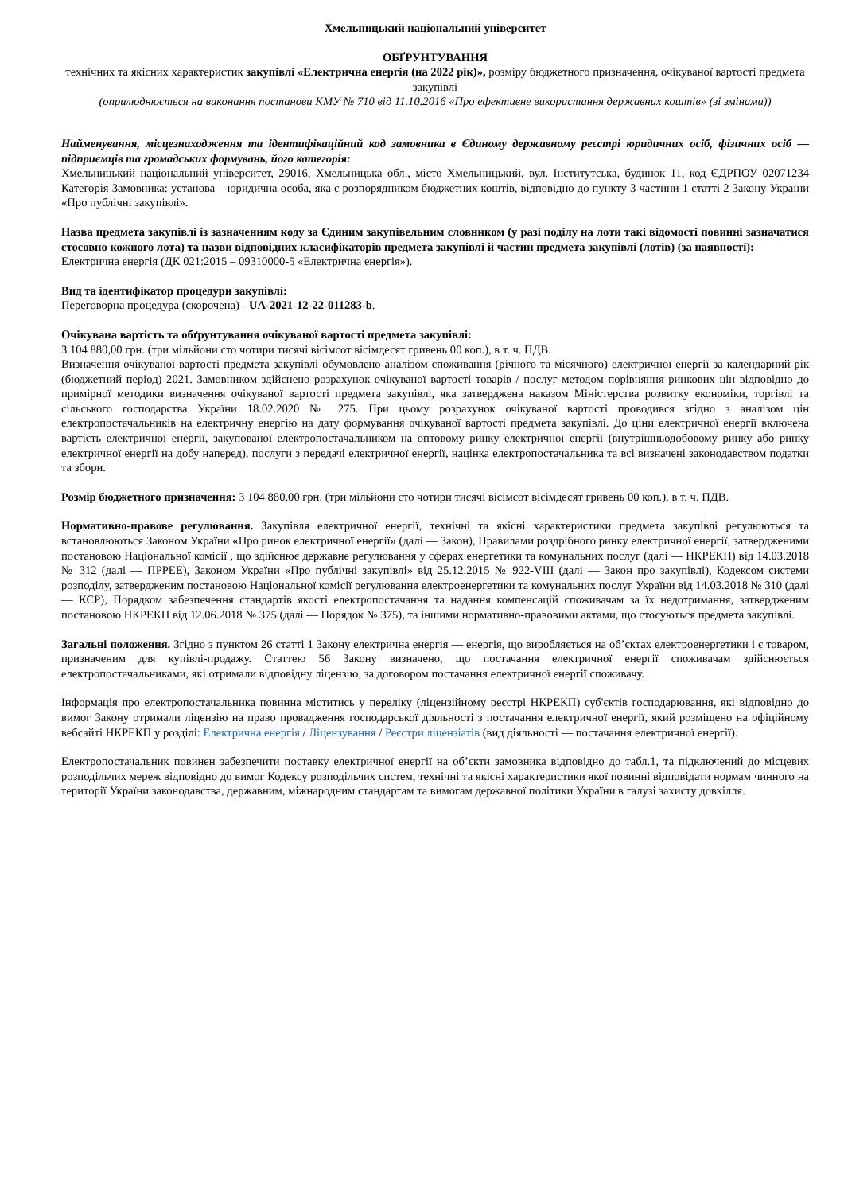Хмельницький національний університет
ОБҐРУНТУВАННЯ
технічних та якісних характеристик закупівлі «Електрична енергія (на 2022 рік)», розміру бюджетного призначення, очікуваної вартості предмета закупівлі
(оприлюднюється на виконання постанови КМУ № 710 від 11.10.2016 «Про ефективне використання державних коштів» (зі змінами))
Найменування, місцезнаходження та ідентифікаційний код замовника в Єдиному державному реєстрі юридичних осіб, фізичних осіб — підприємців та громадських формувань, його категорія:
Хмельницький національний університет, 29016, Хмельницька обл., місто Хмельницький, вул. Інститутська, будинок 11, код ЄДРПОУ 02071234 Категорія Замовника: установа – юридична особа, яка є розпорядником бюджетних коштів, відповідно до пункту 3 частини 1 статті 2 Закону України «Про публічні закупівлі».
Назва предмета закупівлі із зазначенням коду за Єдиним закупівельним словником (у разі поділу на лоти такі відомості повинні зазначатися стосовно кожного лота) та назви відповідних класифікаторів предмета закупівлі й частин предмета закупівлі (лотів) (за наявності):
Електрична енергія (ДК 021:2015 – 09310000-5 «Електрична енергія»).
Вид та ідентифікатор процедури закупівлі:
Переговорна процедура (скорочена) - UA-2021-12-22-011283-b.
Очікувана вартість та обґрунтування очікуваної вартості предмета закупівлі:
3 104 880,00 грн. (три мільйони сто чотири тисячі вісімсот вісімдесят гривень 00 коп.), в т. ч. ПДВ.
Визначення очікуваної вартості предмета закупівлі обумовлено аналізом споживання (річного та місячного) електричної енергії за календарний рік (бюджетний період) 2021. Замовником здійснено розрахунок очікуваної вартості товарів / послуг методом порівняння ринкових цін відповідно до примірної методики визначення очікуваної вартості предмета закупівлі, яка затверджена наказом Міністерства розвитку економіки, торгівлі та сільського господарства України 18.02.2020 № 275. При цьому розрахунок очікуваної вартості проводився згідно з аналізом цін електропостачальників на електричну енергію на дату формування очікуваної вартості предмета закупівлі. До ціни електричної енергії включена вартість електричної енергії, закупованої електропостачальником на оптовому ринку електричної енергії (внутрішньодобовому ринку або ринку електричної енергії на добу наперед), послуги з передачі електричної енергії, націнка електропостачальника та всі визначені законодавством податки та збори.
Розмір бюджетного призначення: 3 104 880,00 грн. (три мільйони сто чотири тисячі вісімсот вісімдесят гривень 00 коп.), в т. ч. ПДВ.
Нормативно-правове регулювання. Закупівля електричної енергії, технічні та якісні характеристики предмета закупівлі регулюються та встановлюються Законом України «Про ринок електричної енергії» (далі — Закон), Правилами роздрібного ринку електричної енергії, затвердженими постановою Національної комісії , що здійснює державне регулювання у сферах енергетики та комунальних послуг (далі — НКРЕКП) від 14.03.2018 № 312 (далі — ПРРЕЕ), Законом України «Про публічні закупівлі» від 25.12.2015 № 922-VIII (далі — Закон про закупівлі), Кодексом системи розподілу, затвердженим постановою Національної комісії регулювання електроенергетики та комунальних послуг України від 14.03.2018 № 310 (далі — КСР), Порядком забезпечення стандартів якості електропостачання та надання компенсацій споживачам за їх недотримання, затвердженим постановою НКРЕКП від 12.06.2018 № 375 (далі — Порядок № 375), та іншими нормативно-правовими актами, що стосуються предмета закупівлі.
Загальні положення. Згідно з пунктом 26 статті 1 Закону електрична енергія — енергія, що виробляється на об’єктах електроенергетики і є товаром, призначеним для купівлі-продажу. Статтею 56 Закону визначено, що постачання електричної енергії споживачам здійснюється електропостачальниками, які отримали відповідну ліцензію, за договором постачання електричної енергії споживачу.
Інформація про електропостачальника повинна міститись у переліку (ліцензійному реєстрі НКРЕКП) суб'єктів господарювання, які відповідно до вимог Закону отримали ліцензію на право провадження господарської діяльності з постачання електричної енергії, який розміщено на офіційному вебсайті НКРЕКП у розділі: Електрична енергія / Ліцензування / Реєстри ліцензіатів (вид діяльності — постачання електричної енергії).
Електропостачальник повинен забезпечити поставку електричної енергії на об’єкти замовника відповідно до табл.1, та підключений до місцевих розподільчих мереж відповідно до вимог Кодексу розподільчих систем, технічні та якісні характеристики якої повинні відповідати нормам чинного на території України законодавства, державним, міжнародним стандартам та вимогам державної політики України в галузі захисту довкілля.